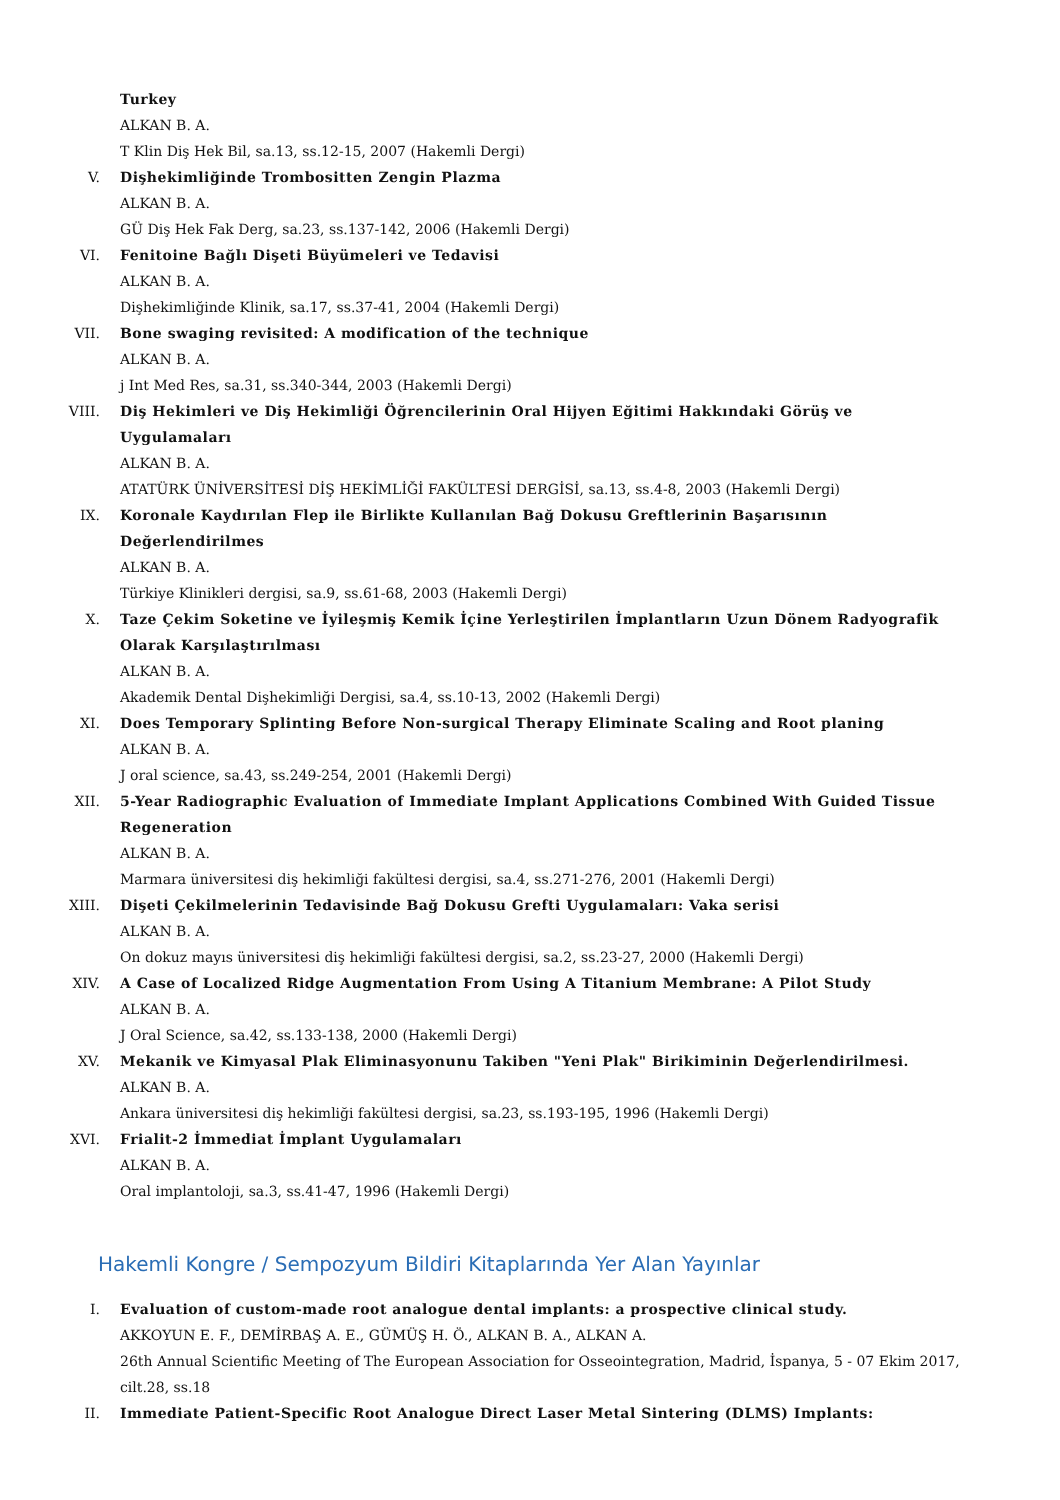Turkey
ALKAN B. A.
T Klin Diş Hek Bil, sa.13, ss.12-15, 2007 (Hakemli Dergi)
V. Dişhekimliğinde Trombositten Zengin Plazma
ALKAN B. A.
GÜ Diş Hek Fak Derg, sa.23, ss.137-142, 2006 (Hakemli Dergi)
VI. Fenitoine Bağlı Dişeti Büyümeleri ve Tedavisi
ALKAN B. A.
Dişhekimliğinde Klinik, sa.17, ss.37-41, 2004 (Hakemli Dergi)
VII. Bone swaging revisited: A modification of the technique
ALKAN B. A.
j Int Med Res, sa.31, ss.340-344, 2003 (Hakemli Dergi)
VIII. Diş Hekimleri ve Diş Hekimliği Öğrencilerinin Oral Hijyen Eğitimi Hakkındaki Görüş ve Uygulamaları
ALKAN B. A.
ATATÜRK ÜNİVERSİTESİ DİŞ HEKİMLİĞİ FAKÜLTESİ DERGİSİ, sa.13, ss.4-8, 2003 (Hakemli Dergi)
IX. Koronale Kaydırılan Flep ile Birlikte Kullanılan Bağ Dokusu Greftlerinin Başarısının Değerlendirilmes
ALKAN B. A.
Türkiye Klinikleri dergisi, sa.9, ss.61-68, 2003 (Hakemli Dergi)
X. Taze Çekim Soketine ve İyileşmiş Kemik İçine Yerleştirilen İmplantların Uzun Dönem Radyografik Olarak Karşılaştırılması
ALKAN B. A.
Akademik Dental Dişhekimliği Dergisi, sa.4, ss.10-13, 2002 (Hakemli Dergi)
XI. Does Temporary Splinting Before Non-surgical Therapy Eliminate Scaling and Root planing
ALKAN B. A.
J oral science, sa.43, ss.249-254, 2001 (Hakemli Dergi)
XII. 5-Year Radiographic Evaluation of Immediate Implant Applications Combined With Guided Tissue Regeneration
ALKAN B. A.
Marmara üniversitesi diş hekimliği fakültesi dergisi, sa.4, ss.271-276, 2001 (Hakemli Dergi)
XIII. Dişeti Çekilmelerinin Tedavisinde Bağ Dokusu Grefti Uygulamaları: Vaka serisi
ALKAN B. A.
On dokuz mayıs üniversitesi diş hekimliği fakültesi dergisi, sa.2, ss.23-27, 2000 (Hakemli Dergi)
XIV. A Case of Localized Ridge Augmentation From Using A Titanium Membrane: A Pilot Study
ALKAN B. A.
J Oral Science, sa.42, ss.133-138, 2000 (Hakemli Dergi)
XV. Mekanik ve Kimyasal Plak Eliminasyonunu Takiben "Yeni Plak" Birikiminin Değerlendirilmesi.
ALKAN B. A.
Ankara üniversitesi diş hekimliği fakültesi dergisi, sa.23, ss.193-195, 1996 (Hakemli Dergi)
XVI. Frialit-2 İmmediat İmplant Uygulamaları
ALKAN B. A.
Oral implantoloji, sa.3, ss.41-47, 1996 (Hakemli Dergi)
Hakemli Kongre / Sempozyum Bildiri Kitaplarında Yer Alan Yayınlar
I. Evaluation of custom-made root analogue dental implants: a prospective clinical study.
AKKOYUN E. F., DEMİRBAŞ A. E., GÜMÜŞ H. Ö., ALKAN B. A., ALKAN A.
26th Annual Scientific Meeting of The European Association for Osseointegration, Madrid, İspanya, 5 - 07 Ekim 2017, cilt.28, ss.18
II. Immediate Patient-Specific Root Analogue Direct Laser Metal Sintering (DLMS) Implants: